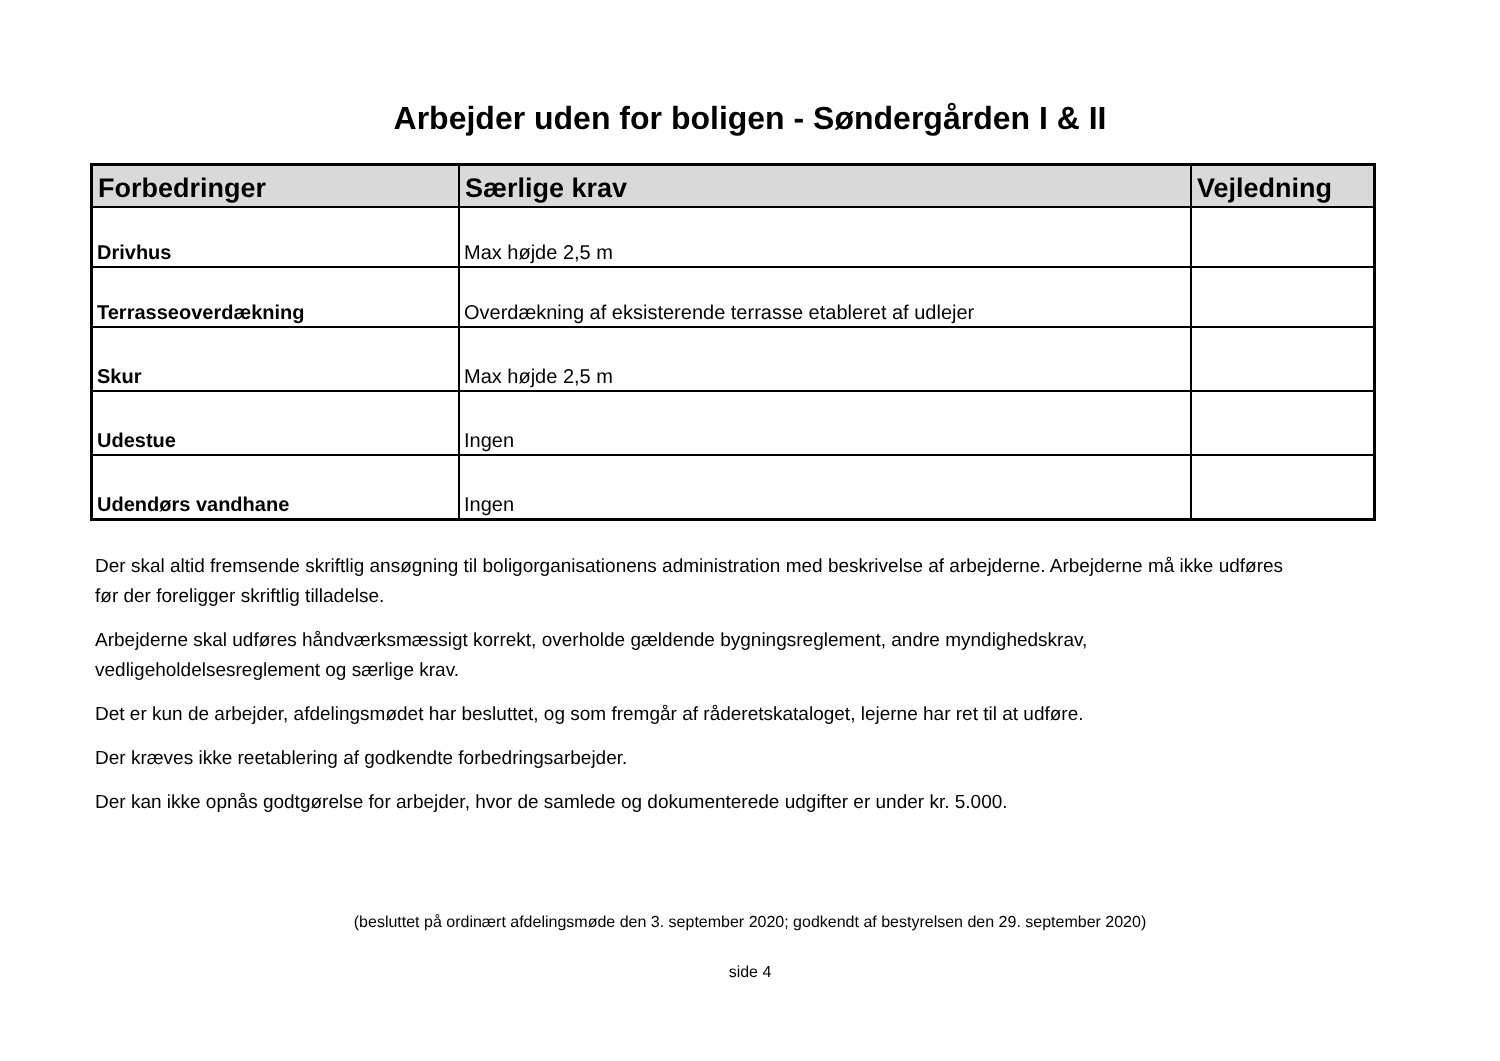Arbejder uden for boligen - Søndergården I & II
| Forbedringer | Særlige krav | Vejledning |
| --- | --- | --- |
| Drivhus | Max højde 2,5 m | |
| Terrasseoverdækning | Overdækning af eksisterende terrasse etableret af udlejer | |
| Skur | Max højde 2,5 m | |
| Udestue | Ingen | |
| Udendørs vandhane | Ingen | |
Der skal altid fremsende skriftlig ansøgning til boligorganisationens administration med beskrivelse af arbejderne. Arbejderne må ikke udføres før der foreligger skriftlig tilladelse.
Arbejderne skal udføres håndværksmæssigt korrekt, overholde gældende bygningsreglement, andre myndighedskrav, vedligeholdelsesreglement og særlige krav.
Det er kun de arbejder, afdelingsmødet har besluttet, og som fremgår af råderetskataloget, lejerne har ret til at udføre.
Der kræves ikke reetablering af godkendte forbedringsarbejder.
Der kan ikke opnås godtgørelse for arbejder, hvor de samlede og dokumenterede udgifter er under kr. 5.000.
(besluttet på ordinært afdelingsmøde den 3. september 2020; godkendt af bestyrelsen den 29. september 2020)
side 4